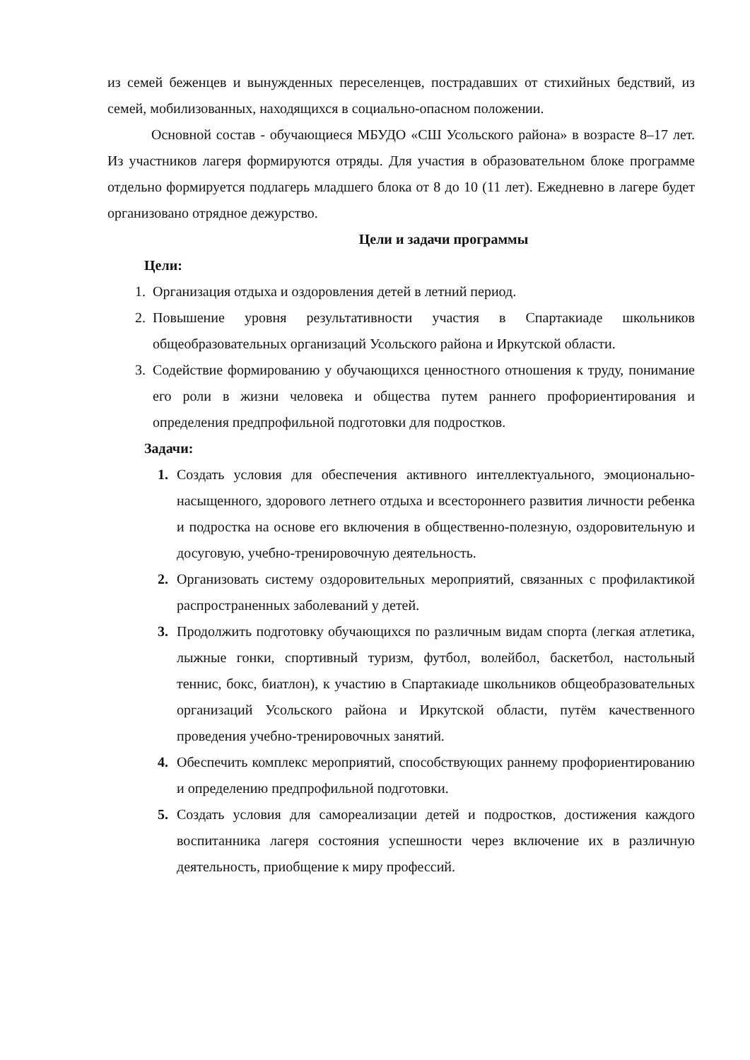из семей беженцев и вынужденных переселенцев, пострадавших от стихийных бедствий, из семей, мобилизованных, находящихся в социально-опасном положении.
Основной состав - обучающиеся МБУДО «СШ Усольского района» в возрасте 8–17 лет. Из участников лагеря формируются отряды. Для участия в образовательном блоке программе отдельно формируется подлагерь младшего блока от 8 до 10 (11 лет). Ежедневно в лагере будет организовано отрядное дежурство.
Цели и задачи программы
Цели:
1. Организация отдыха и оздоровления детей в летний период.
2. Повышение уровня результативности участия в Спартакиаде школьников общеобразовательных организаций Усольского района и Иркутской области.
3. Содействие формированию у обучающихся ценностного отношения к труду, понимание его роли в жизни человека и общества путем раннего профориентирования и определения предпрофильной подготовки для подростков.
Задачи:
1. Создать условия для обеспечения активного интеллектуального, эмоционально-насыщенного, здорового летнего отдыха и всестороннего развития личности ребенка и подростка на основе его включения в общественно-полезную, оздоровительную и досуговую, учебно-тренировочную деятельность.
2. Организовать систему оздоровительных мероприятий, связанных с профилактикой распространенных заболеваний у детей.
3. Продолжить подготовку обучающихся по различным видам спорта (легкая атлетика, лыжные гонки, спортивный туризм, футбол, волейбол, баскетбол, настольный теннис, бокс, биатлон), к участию в Спартакиаде школьников общеобразовательных организаций Усольского района и Иркутской области, путём качественного проведения учебно-тренировочных занятий.
4. Обеспечить комплекс мероприятий, способствующих раннему профориентированию и определению предпрофильной подготовки.
5. Создать условия для самореализации детей и подростков, достижения каждого воспитанника лагеря состояния успешности через включение их в различную деятельность, приобщение к миру профессий.